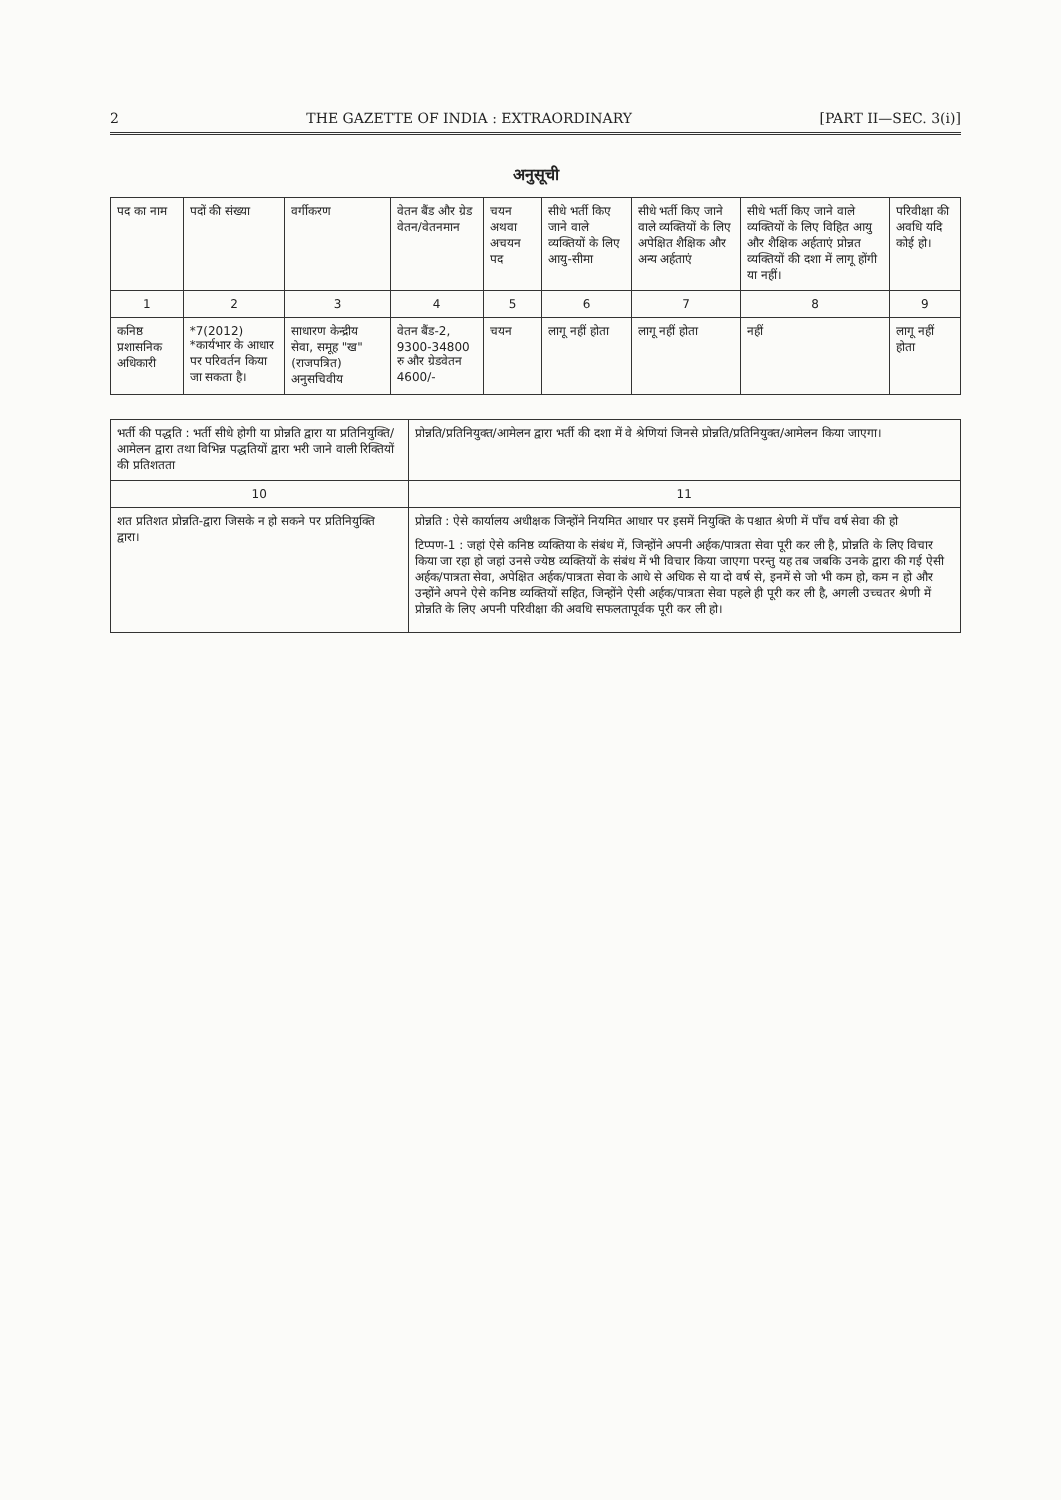2 THE GAZETTE OF INDIA : EXTRAORDINARY [PART II—SEC. 3(i)]
अनुसूची
| पद का नाम | पदों की संख्या | वर्गीकरण | वेतन बैंड और ग्रेड वेतन/वेतनमान | चयन अथवा अचयन पद | सीधे भर्ती किए जाने वाले व्यक्तियों के लिए आयु-सीमा | सीधे भर्ती किए जाने वाले व्यक्तियों के लिए अपेक्षित शैक्षिक और अन्य अर्हताएं | सीधे भर्ती किए जाने वाले व्यक्तियों के लिए विहित आयु और शैक्षिक अर्हताएं प्रोन्नत व्यक्तियों की दशा में लागू होंगी या नहीं। | परिवीक्षा की अवधि यदि कोई हो। |
| --- | --- | --- | --- | --- | --- | --- | --- | --- |
| 1 | 2 | 3 | 4 | 5 | 6 | 7 | 8 | 9 |
| कनिष्ठ प्रशासनिक अधिकारी | *7(2012) *कार्यभार के आधार पर परिवर्तन किया जा सकता है। | साधारण केन्द्रीय सेवा, समूह "ख" (राजपत्रित) अनुसचिवीय | वेतन बैंड-2, 9300-34800 रु और ग्रेडवेतन 4600/- | चयन | लागू नहीं होता | लागू नहीं होता | नहीं | लागू नहीं होता |
| भर्ती की पद्धति : भर्ती सीधे होगी या प्रोन्नति द्वारा या प्रतिनियुक्ति/आमेलन द्वारा तथा विभिन्न पद्धतियों द्वारा भरी जाने वाली रिक्तियों की प्रतिशतता | प्रोन्नति/प्रतिनियुक्त/आमेलन द्वारा भर्ती की दशा में वे श्रेणियां जिनसे प्रोन्नति/प्रतिनियुक्त/आमेलन किया जाएगा। |
| --- | --- |
| 10 | 11 |
| शत प्रतिशत प्रोन्नति-द्वारा जिसके न हो सकने पर प्रतिनियुक्ति द्वारा। | प्रोन्नति : ऐसे कार्यालय अधीक्षक जिन्होंने नियमित आधार पर इसमें नियुक्ति के पश्चात श्रेणी में पाँच वर्ष सेवा की हो टिप्पण-1 : जहां ऐसे कनिष्ठ व्यक्तिया के संबंध में, जिन्होंने अपनी अर्हक/पात्रता सेवा पूरी कर ली है, प्रोन्नति के लिए विचार किया जा रहा हो जहां उनसे ज्येष्ठ व्यक्तियों के संबंध में भी विचार किया जाएगा परन्तु यह तब जबकि उनके द्वारा की गई ऐसी अर्हक/पात्रता सेवा, अपेक्षित अर्हक/पात्रता सेवा के आधे से अधिक से या दो वर्ष से, इनमें से जो भी कम हो, कम न हो और उन्होंने अपने ऐसे कनिष्ठ व्यक्तियों सहित, जिन्होंने ऐसी अर्हक/पात्रता सेवा पहले ही पूरी कर ली है, अगली उच्चतर श्रेणी में प्रोन्नति के लिए अपनी परिवीक्षा की अवधि सफलतापूर्वक पूरी कर ली हो। |